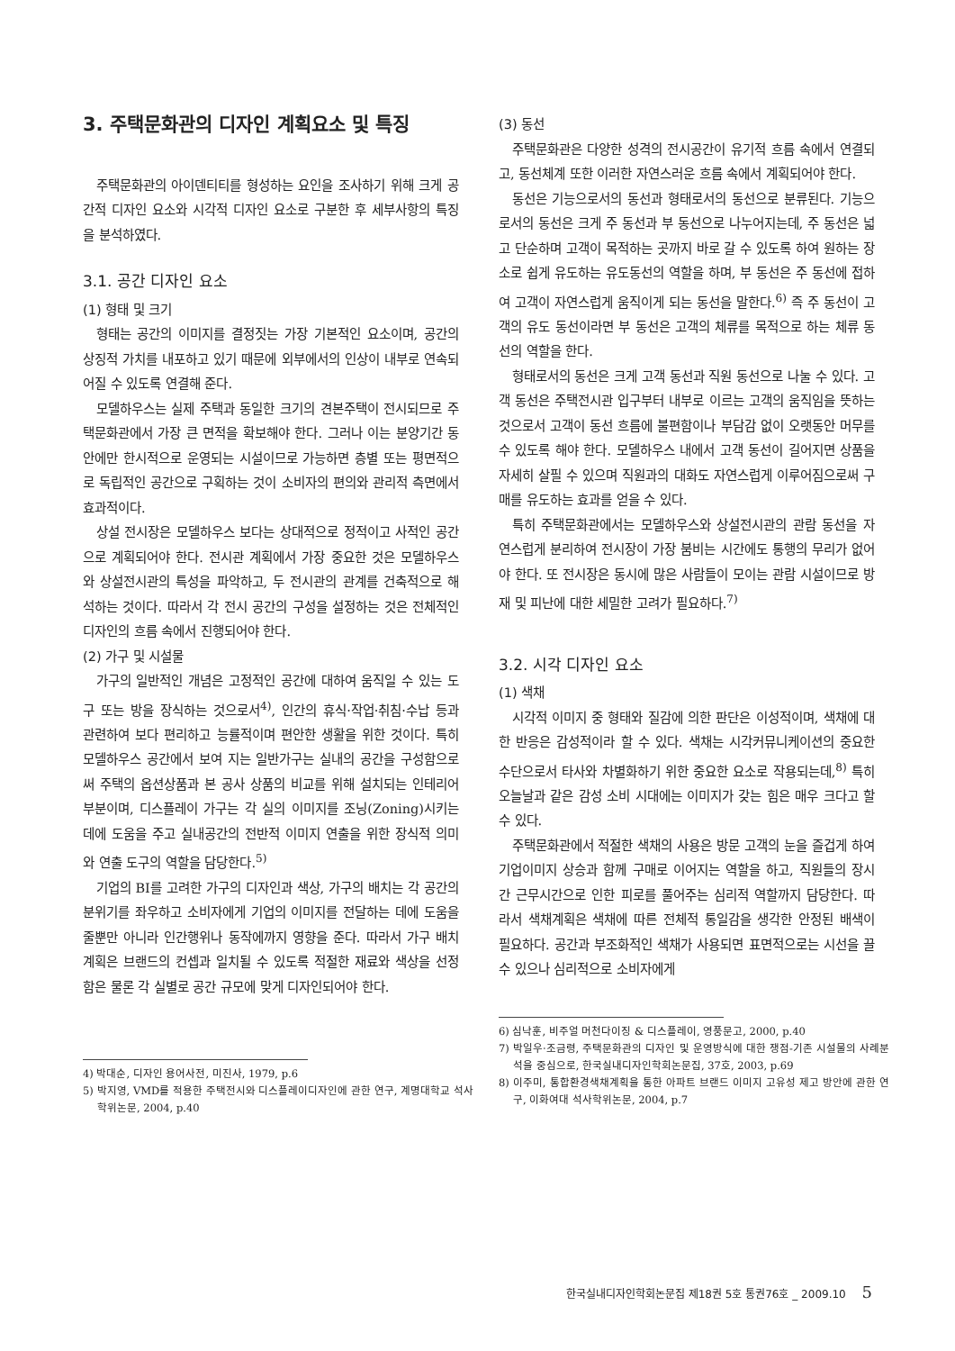3. 주택문화관의 디자인 계획요소 및 특징
주택문화관의 아이덴티티를 형성하는 요인을 조사하기 위해 크게 공간적 디자인 요소와 시각적 디자인 요소로 구분한 후 세부사항의 특징을 분석하였다.
3.1. 공간 디자인 요소
(1) 형태 및 크기
형태는 공간의 이미지를 결정짓는 가장 기본적인 요소이며, 공간의 상징적 가치를 내포하고 있기 때문에 외부에서의 인상이 내부로 연속되어질 수 있도록 연결해 준다.
모델하우스는 실제 주택과 동일한 크기의 견본주택이 전시되므로 주택문화관에서 가장 큰 면적을 확보해야 한다. 그러나 이는 분양기간 동안에만 한시적으로 운영되는 시설이므로 가능하면 층별 또는 평면적으로 독립적인 공간으로 구획하는 것이 소비자의 편의와 관리적 측면에서 효과적이다.
상설 전시장은 모델하우스 보다는 상대적으로 정적이고 사적인 공간으로 계획되어야 한다. 전시관 계획에서 가장 중요한 것은 모델하우스와 상설전시관의 특성을 파악하고, 두 전시관의 관계를 건축적으로 해석하는 것이다. 따라서 각 전시 공간의 구성을 설정하는 것은 전체적인 디자인의 흐름 속에서 진행되어야 한다.
(2) 가구 및 시설물
가구의 일반적인 개념은 고정적인 공간에 대하여 움직일 수 있는 도구 또는 방을 장식하는 것으로서<sup>4)</sup>, 인간의 휴식·작업·취침·수납 등과 관련하여 보다 편리하고 능률적이며 편안한 생활을 위한 것이다. 특히 모델하우스 공간에서 보여 지는 일반가구는 실내의 공간을 구성함으로써 주택의 옵션상품과 본 공사 상품의 비교를 위해 설치되는 인테리어 부분이며, 디스플레이 가구는 각 실의 이미지를 조닝(Zoning)시키는 데에 도움을 주고 실내공간의 전반적 이미지 연출을 위한 장식적 의미와 연출 도구의 역할을 담당한다.<sup>5)</sup>
기업의 BI를 고려한 가구의 디자인과 색상, 가구의 배치는 각 공간의 분위기를 좌우하고 소비자에게 기업의 이미지를 전달하는 데에 도움을 줄뿐만 아니라 인간행위나 동작에까지 영향을 준다. 따라서 가구 배치 계획은 브랜드의 컨셉과 일치될 수 있도록 적절한 재료와 색상을 선정함은 물론 각 실별로 공간 규모에 맞게 디자인되어야 한다.
4) 박대순, 디자인 용어사전, 미진사, 1979, p.6
5) 박지영, VMD를 적용한 주택전시와 디스플레이디자인에 관한 연구, 계명대학교 석사학위논문, 2004, p.40
(3) 동선
주택문화관은 다양한 성격의 전시공간이 유기적 흐름 속에서 연결되고, 동선체계 또한 이러한 자연스러운 흐름 속에서 계획되어야 한다.
동선은 기능으로서의 동선과 형태로서의 동선으로 분류된다. 기능으로서의 동선은 크게 주 동선과 부 동선으로 나누어지는데, 주 동선은 넓고 단순하며 고객이 목적하는 곳까지 바로 갈 수 있도록 하여 원하는 장소로 쉽게 유도하는 유도동선의 역할을 하며, 부 동선은 주 동선에 접하여 고객이 자연스럽게 움직이게 되는 동선을 말한다.<sup>6)</sup> 즉 주 동선이 고객의 유도 동선이라면 부 동선은 고객의 체류를 목적으로 하는 체류 동선의 역할을 한다.
형태로서의 동선은 크게 고객 동선과 직원 동선으로 나눌 수 있다. 고객 동선은 주택전시관 입구부터 내부로 이르는 고객의 움직임을 뜻하는 것으로서 고객이 동선 흐름에 불편함이나 부담감 없이 오랫동안 머무를 수 있도록 해야 한다. 모델하우스 내에서 고객 동선이 길어지면 상품을 자세히 살필 수 있으며 직원과의 대화도 자연스럽게 이루어짐으로써 구매를 유도하는 효과를 얻을 수 있다.
특히 주택문화관에서는 모델하우스와 상설전시관의 관람 동선을 자연스럽게 분리하여 전시장이 가장 붐비는 시간에도 통행의 무리가 없어야 한다. 또 전시장은 동시에 많은 사람들이 모이는 관람 시설이므로 방재 및 피난에 대한 세밀한 고려가 필요하다.<sup>7)</sup>
3.2. 시각 디자인 요소
(1) 색채
시각적 이미지 중 형태와 질감에 의한 판단은 이성적이며, 색채에 대한 반응은 감성적이라 할 수 있다. 색채는 시각커뮤니케이션의 중요한 수단으로서 타사와 차별화하기 위한 중요한 요소로 작용되는데,<sup>8)</sup> 특히 오늘날과 같은 감성 소비 시대에는 이미지가 갖는 힘은 매우 크다고 할 수 있다.
주택문화관에서 적절한 색채의 사용은 방문 고객의 눈을 즐겁게 하여 기업이미지 상승과 함께 구매로 이어지는 역할을 하고, 직원들의 장시간 근무시간으로 인한 피로를 풀어주는 심리적 역할까지 담당한다. 따라서 색채계획은 색채에 따른 전체적 통일감을 생각한 안정된 배색이 필요하다. 공간과 부조화적인 색채가 사용되면 표면적으로는 시선을 끌 수 있으나 심리적으로 소비자에게
6) 심낙훈, 비주얼 머천다이징 & 디스플레이, 영풍문고, 2000, p.40
7) 박일우·조금령, 주택문화관의 디자인 및 운영방식에 대한 쟁점-기존 시설물의 사례분석을 중심으로, 한국실내디자인학회논문집, 37호, 2003, p.69
8) 이주미, 통합환경색채계획을 통한 아파트 브랜드 이미지 고유성 제고 방안에 관한 연구, 이화여대 석사학위논문, 2004, p.7
한국실내디자인학회논문집 제18권 5호 통권76호 _ 2009.10 5